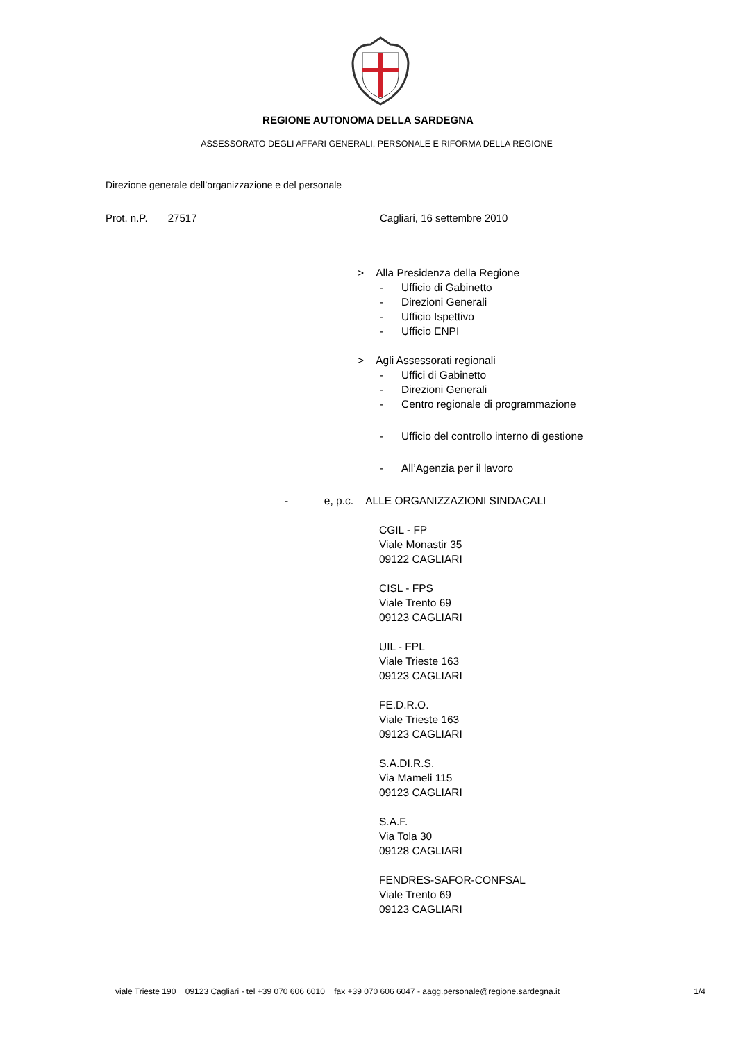REGIONE AUTONOMA DELLA SARDEGNA
ASSESSORATO DEGLI AFFARI GENERALI, PERSONALE E RIFORMA DELLA REGIONE
Direzione generale dell’organizzazione e del personale
Prot. n.P. 27517 Cagliari, 16 settembre 2010
> Alla Presidenza della Regione
- Ufficio di Gabinetto
- Direzioni Generali
- Ufficio Ispettivo
- Ufficio ENPI
> Agli Assessorati regionali
- Uffici di Gabinetto
- Direzioni Generali
- Centro regionale di programmazione
- Ufficio del controllo interno di gestione
- All’Agenzia per il lavoro
- e, p.c. ALLE ORGANIZZAZIONI SINDACALI
CGIL - FP
Viale Monastir 35
09122 CAGLIARI
CISL - FPS
Viale Trento 69
09123 CAGLIARI
UIL - FPL
Viale Trieste 163
09123 CAGLIARI
FE.D.R.O.
Viale Trieste 163
09123 CAGLIARI
S.A.DI.R.S.
Via Mameli 115
09123 CAGLIARI
S.A.F.
Via Tola 30
09128 CAGLIARI
FENDRES-SAFOR-CONFSAL
Viale Trento 69
09123 CAGLIARI
viale Trieste 190 09123 Cagliari - tel +39 070 606 6010 fax +39 070 606 6047 - aagg.personale@regione.sardegna.it 1/4